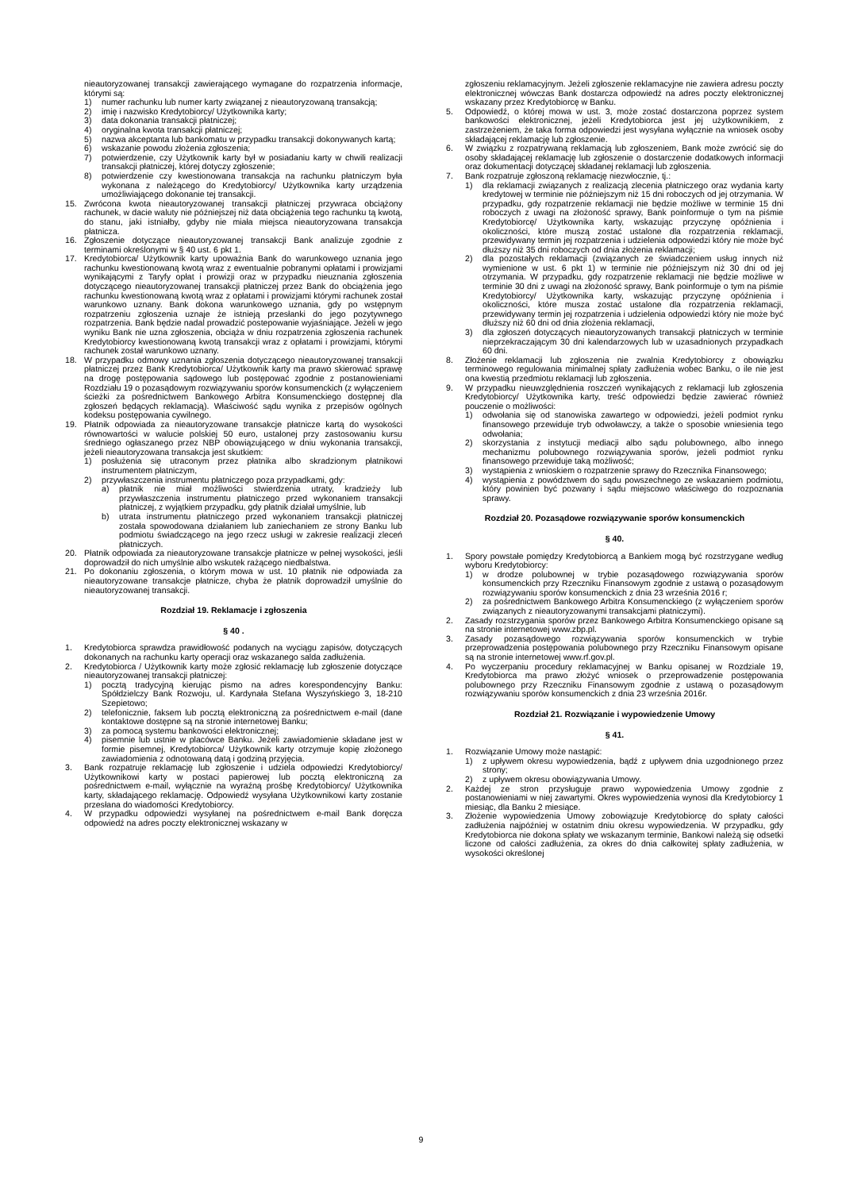nieautoryzowanej transakcji zawierającego wymagane do rozpatrzenia informacje, którymi są:
1) numer rachunku lub numer karty związanej z nieautoryzowaną transakcją;
2) imię i nazwisko Kredytobiorcy/ Użytkownika karty;
3) data dokonania transakcji płatniczej;
4) oryginalna kwota transakcji płatniczej;
5) nazwa akceptanta lub bankomatu w przypadku transakcji dokonywanych kartą;
6) wskazanie powodu złożenia zgłoszenia;
7) potwierdzenie, czy Użytkownik karty był w posiadaniu karty w chwili realizacji transakcji płatniczej, której dotyczy zgłoszenie;
8) potwierdzenie czy kwestionowana transakcja na rachunku płatniczym była wykonana z należącego do Kredytobiorcy/ Użytkownika karty urządzenia umożliwiającego dokonanie tej transakcji.
15. Zwrócona kwota nieautoryzowanej transakcji płatniczej przywraca obciążony rachunek, w dacie waluty nie późniejszej niż data obciążenia tego rachunku tą kwotą, do stanu, jaki istniałby, gdyby nie miała miejsca nieautoryzowana transakcja płatnicza.
16. Zgłoszenie dotyczące nieautoryzowanej transakcji Bank analizuje zgodnie z terminami określonymi w § 40 ust. 6 pkt 1.
17. Kredytobiorca/ Użytkownik karty upoważnia Bank do warunkowego uznania jego rachunku kwestionowaną kwotą wraz z ewentualnie pobranymi opłatami i prowizjami wynikającymi z Taryfy opłat i prowizji oraz w przypadku nieuznania zgłoszenia dotyczącego nieautoryzowanej transakcji płatniczej przez Bank do obciążenia jego rachunku kwestionowaną kwotą wraz z opłatami i prowizjami którymi rachunek został warunkowo uznany. Bank dokona warunkowego uznania, gdy po wstępnym rozpatrzeniu zgłoszenia uznaje że istnieją przesłanki do jego pozytywnego rozpatrzenia. Bank będzie nadal prowadzić postepowanie wyjaśniające. Jeżeli w jego wyniku Bank nie uzna zgłoszenia, obciąża w dniu rozpatrzenia zgłoszenia rachunek Kredytobiorcy kwestionowaną kwotą transakcji wraz z opłatami i prowizjami, którymi rachunek został warunkowo uznany.
18. W przypadku odmowy uznania zgłoszenia dotyczącego nieautoryzowanej transakcji płatniczej przez Bank Kredytobiorca/ Użytkownik karty ma prawo skierować sprawę na drogę postępowania sądowego lub postępować zgodnie z postanowieniami Rozdziału 19 o pozasądowym rozwiązywaniu sporów konsumenckich (z wyłączeniem ścieżki za pośrednictwem Bankowego Arbitra Konsumenckiego dostępnej dla zgłoszeń będących reklamacją). Właściwość sądu wynika z przepisów ogólnych kodeksu postępowania cywilnego.
19. Płatnik odpowiada za nieautoryzowane transakcje płatnicze kartą do wysokości równowartości w walucie polskiej 50 euro, ustalonej przy zastosowaniu kursu średniego ogłaszanego przez NBP obowiązującego w dniu wykonania transakcji, jeżeli nieautoryzowana transakcja jest skutkiem:
1) posłużenia się utraconym przez płatnika albo skradzionym płatnikowi instrumentem płatniczym,
2) przywłaszczenia instrumentu płatniczego poza przypadkami, gdy:
a) płatnik nie miał możliwości stwierdzenia utraty, kradzieży lub przywłaszczenia instrumentu płatniczego przed wykonaniem transakcji płatniczej, z wyjątkiem przypadku, gdy płatnik działał umyślnie, lub
b) utrata instrumentu płatniczego przed wykonaniem transakcji płatniczej została spowodowana działaniem lub zaniechaniem ze strony Banku lub podmiotu świadczącego na jego rzecz usługi w zakresie realizacji zleceń płatniczych.
20. Płatnik odpowiada za nieautoryzowane transakcje płatnicze w pełnej wysokości, jeśli doprowadził do nich umyślnie albo wskutek rażącego niedbalstwa.
21. Po dokonaniu zgłoszenia, o którym mowa w ust. 10 płatnik nie odpowiada za nieautoryzowane transakcje płatnicze, chyba że płatnik doprowadził umyślnie do nieautoryzowanej transakcji.
Rozdział 19. Reklamacje i zgłoszenia
§ 40 .
1. Kredytobiorca sprawdza prawidłowość podanych na wyciągu zapisów, dotyczących dokonanych na rachunku karty operacji oraz wskazanego salda zadłużenia.
2. Kredytobiorca / Użytkownik karty może zgłosić reklamację lub zgłoszenie dotyczące nieautoryzowanej transakcji płatniczej:
1) pocztą tradycyjną kierując pismo na adres korespondencyjny Banku: Spółdzielczy Bank Rozwoju, ul. Kardynała Stefana Wyszyńskiego 3, 18-210 Szepietowo;
2) telefonicznie, faksem lub pocztą elektroniczną za pośrednictwem e-mail (dane kontaktowe dostępne są na stronie internetowej Banku;
3) za pomocą systemu bankowości elektronicznej;
4) pisemnie lub ustnie w placówce Banku. Jeżeli zawiadomienie składane jest w formie pisemnej, Kredytobiorca/ Użytkownik karty otrzymuje kopię złożonego zawiadomienia z odnotowaną datą i godziną przyjęcia.
3. Bank rozpatruje reklamację lub zgłoszenie i udziela odpowiedzi Kredytobiorcy/ Użytkownikowi karty w postaci papierowej lub pocztą elektroniczną za pośrednictwem e-mail, wyłącznie na wyraźną prośbę Kredytobiorcy/ Użytkownika karty, składającego reklamację. Odpowiedź wysyłana Użytkownikowi karty zostanie przesłana do wiadomości Kredytobiorcy.
4. W przypadku odpowiedzi wysyłanej na pośrednictwem e-mail Bank doręcza odpowiedź na adres poczty elektronicznej wskazany w
zgłoszeniu reklamacyjnym. Jeżeli zgłoszenie reklamacyjne nie zawiera adresu poczty elektronicznej wówczas Bank dostarcza odpowiedź na adres poczty elektronicznej wskazany przez Kredytobiorcę w Banku.
5. Odpowiedź, o której mowa w ust. 3, może zostać dostarczona poprzez system bankowości elektronicznej, jeżeli Kredytobiorca jest jej użytkownikiem, z zastrzeżeniem, że taka forma odpowiedzi jest wysyłana wyłącznie na wniosek osoby składającej reklamację lub zgłoszenie.
6. W związku z rozpatrywaną reklamacją lub zgłoszeniem, Bank może zwrócić się do osoby składającej reklamację lub zgłoszenie o dostarczenie dodatkowych informacji oraz dokumentacji dotyczącej składanej reklamacji lub zgłoszenia.
7. Bank rozpatruje zgłoszoną reklamację niezwłocznie, tj.:
1) dla reklamacji związanych z realizacją zlecenia płatniczego oraz wydania karty kredytowej w terminie nie późniejszym niż 15 dni roboczych od jej otrzymania. W przypadku, gdy rozpatrzenie reklamacji nie będzie możliwe w terminie 15 dni roboczych z uwagi na złożoność sprawy, Bank poinformuje o tym na piśmie Kredytobiorcę/ Użytkownika karty, wskazując przyczynę opóźnienia i okoliczności, które muszą zostać ustalone dla rozpatrzenia reklamacji, przewidywany termin jej rozpatrzenia i udzielenia odpowiedzi który nie może być dłuższy niż 35 dni roboczych od dnia złożenia reklamacji;
2) dla pozostałych reklamacji (związanych ze świadczeniem usług innych niż wymienione w ust. 6 pkt 1) w terminie nie późniejszym niż 30 dni od jej otrzymania. W przypadku, gdy rozpatrzenie reklamacji nie będzie możliwe w terminie 30 dni z uwagi na złożoność sprawy, Bank poinformuje o tym na piśmie Kredytobiorcy/ Użytkownika karty, wskazując przyczynę opóźnienia i okoliczności, które musza zostać ustalone dla rozpatrzenia reklamacji, przewidywany termin jej rozpatrzenia i udzielenia odpowiedzi który nie może być dłuższy niż 60 dni od dnia złożenia reklamacji,
3) dla zgłoszeń dotyczących nieautoryzowanych transakcji płatniczych w terminie nieprzekraczającym 30 dni kalendarzowych lub w uzasadnionych przypadkach 60 dni.
8. Złożenie reklamacji lub zgłoszenia nie zwalnia Kredytobiorcy z obowiązku terminowego regulowania minimalnej spłaty zadłużenia wobec Banku, o ile nie jest ona kwestią przedmiotu reklamacji lub zgłoszenia.
9. W przypadku nieuwzględnienia roszczeń wynikających z reklamacji lub zgłoszenia Kredytobiorcy/ Użytkownika karty, treść odpowiedzi będzie zawierać również pouczenie o możliwości:
1) odwołania się od stanowiska zawartego w odpowiedzi, jeżeli podmiot rynku finansowego przewiduje tryb odwoławczy, a także o sposobie wniesienia tego odwołania;
2) skorzystania z instytucji mediacji albo sądu polubownego, albo innego mechanizmu polubownego rozwiązywania sporów, jeżeli podmiot rynku finansowego przewiduje taką możliwość;
3) wystąpienia z wnioskiem o rozpatrzenie sprawy do Rzecznika Finansowego;
4) wystąpienia z powództwem do sądu powszechnego ze wskazaniem podmiotu, który powinien być pozwany i sądu miejscowo właściwego do rozpoznania sprawy.
Rozdział 20. Pozasądowe rozwiązywanie sporów konsumenckich
§ 40.
1. Spory powstałe pomiędzy Kredytobiorcą a Bankiem mogą być rozstrzygane według wyboru Kredytobiorcy:
1) w drodze polubownej w trybie pozasądowego rozwiązywania sporów konsumenckich przy Rzeczniku Finansowym zgodnie z ustawą o pozasądowym rozwiązywaniu sporów konsumenckich z dnia 23 września 2016 r;
2) za pośrednictwem Bankowego Arbitra Konsumenckiego (z wyłączeniem sporów związanych z nieautoryzowanymi transakcjami płatniczymi).
2. Zasady rozstrzygania sporów przez Bankowego Arbitra Konsumenckiego opisane są na stronie internetowej www.zbp.pl.
3. Zasady pozasądowego rozwiązywania sporów konsumenckich w trybie przeprowadzenia postępowania polubownego przy Rzeczniku Finansowym opisane są na stronie internetowej www.rf.gov.pl.
4. Po wyczerpaniu procedury reklamacyjnej w Banku opisanej w Rozdziale 19, Kredytobiorca ma prawo złożyć wniosek o przeprowadzenie postępowania polubownego przy Rzeczniku Finansowym zgodnie z ustawą o pozasądowym rozwiązywaniu sporów konsumenckich z dnia 23 września 2016r.
Rozdział 21. Rozwiązanie i wypowiedzenie Umowy
§ 41.
1. Rozwiązanie Umowy może nastąpić:
1) z upływem okresu wypowiedzenia, bądź z upływem dnia uzgodnionego przez strony;
2) z upływem okresu obowiązywania Umowy.
2. Każdej ze stron przysługuje prawo wypowiedzenia Umowy zgodnie z postanowieniami w niej zawartymi. Okres wypowiedzenia wynosi dla Kredytobiorcy 1 miesiąc, dla Banku 2 miesiące.
3. Złożenie wypowiedzenia Umowy zobowiązuje Kredytobiorcę do spłaty całości zadłużenia najpóźniej w ostatnim dniu okresu wypowiedzenia. W przypadku, gdy Kredytobiorca nie dokona spłaty we wskazanym terminie, Bankowi należą się odsetki liczone od całości zadłużenia, za okres do dnia całkowitej spłaty zadłużenia, w wysokości określonej
9